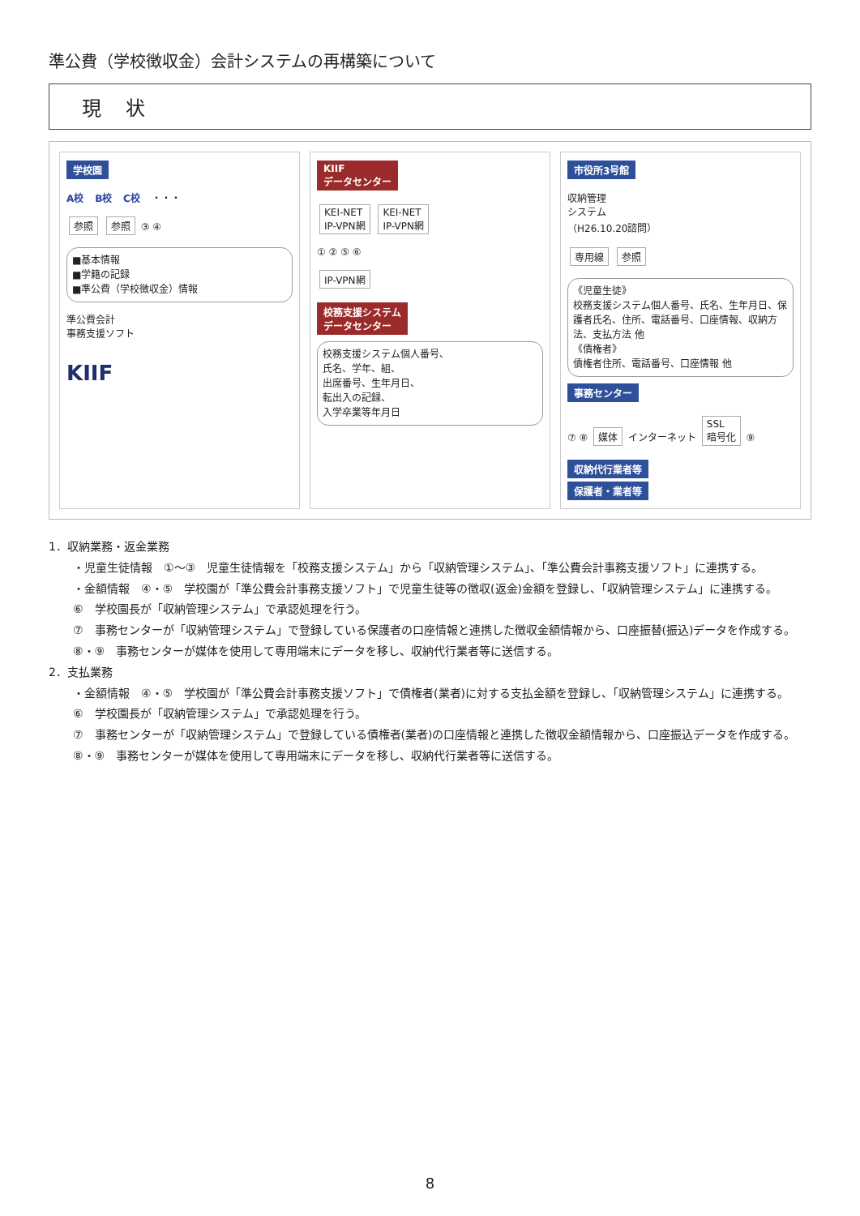準公費（学校徴収金）会計システムの再構築について
現状
学校園
A校 B校 C校 ・・・
参照 参照 ③ ④
■基本情報
■学籍の記録
■準公費（学校徴収金）情報
準公費会計
事務支援ソフト
KIIF
KIIF
データセンター
KEI-NET
IP-VPN網 KEI-NET
IP-VPN網
① ② ⑤ ⑥
IP-VPN網
校務支援システム
データセンター
校務支援システム個人番号、
氏名、学年、組、
出席番号、生年月日、
転出入の記録、
入学卒業等年月日
市役所3号館
収納管理
システム
（H26.10.20諮問）
専用線 参照
《児童生徒》
校務支援システム個人番号、氏名、生年月日、保護者氏名、住所、電話番号、口座情報、収納方法、支払方法 他
《債権者》
債権者住所、電話番号、口座情報 他
事務センター
⑦ ⑧ 媒体 インターネット SSL
暗号化 ⑨
収納代行業者等
保護者・業者等
1．収納業務・返金業務
・児童生徒情報　①～③　児童生徒情報を「校務支援システム」から「収納管理システム」、「準公費会計事務支援ソフト」に連携する。
・金額情報　④・⑤　学校園が「準公費会計事務支援ソフト」で児童生徒等の徴収(返金)金額を登録し、「収納管理システム」に連携する。
⑥　学校園長が「収納管理システム」で承認処理を行う。
⑦　事務センターが「収納管理システム」で登録している保護者の口座情報と連携した徴収金額情報から、口座振替(振込)データを作成する。
⑧・⑨　事務センターが媒体を使用して専用端末にデータを移し、収納代行業者等に送信する。
2．支払業務
・金額情報　④・⑤　学校園が「準公費会計事務支援ソフト」で債権者(業者)に対する支払金額を登録し、「収納管理システム」に連携する。
⑥　学校園長が「収納管理システム」で承認処理を行う。
⑦　事務センターが「収納管理システム」で登録している債権者(業者)の口座情報と連携した徴収金額情報から、口座振込データを作成する。
⑧・⑨　事務センターが媒体を使用して専用端末にデータを移し、収納代行業者等に送信する。
8